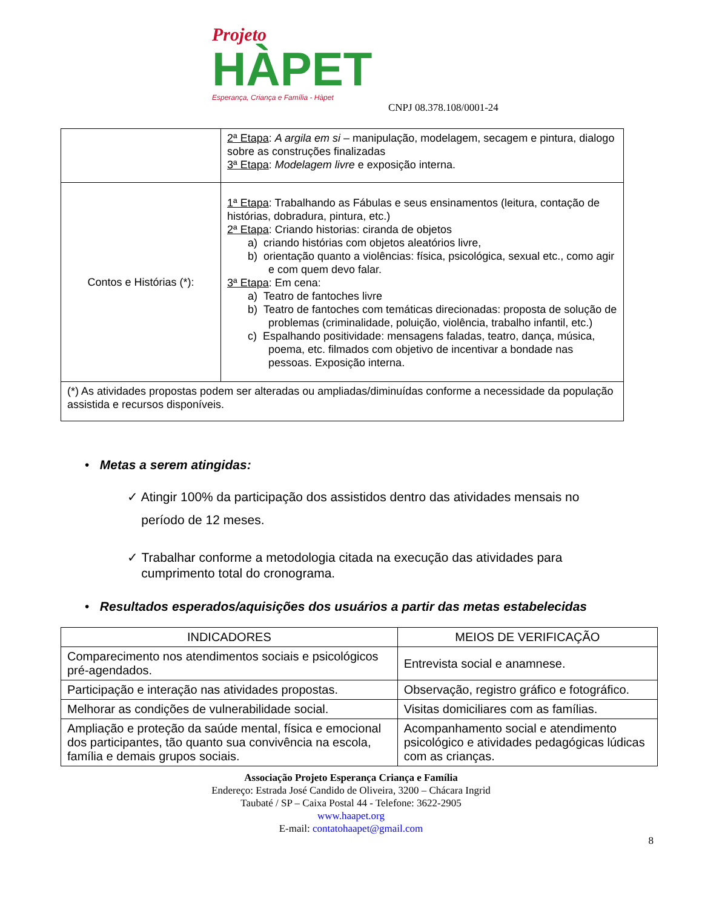Projeto
HÀPET
Esperança, Criança e Família - Hàpet
CNPJ 08.378.108/0001-24
| | 2ª Etapa : A argila em si – manipulação, modelagem, secagem e pintura, dialogo sobre as construções finalizadas 3ª Etapa : Modelagem livre e exposição interna. |
| Contos e Histórias (*): | 1ª Etapa : Trabalhando as Fábulas e seus ensinamentos (leitura, contação de histórias, dobradura, pintura, etc.) 2ª Etapa : Criando historias: ciranda de objetos a) criando histórias com objetos aleatórios livre, b) orientação quanto a violências: física, psicológica, sexual etc., como agir e com quem devo falar. 3ª Etapa : Em cena: a) Teatro de fantoches livre b) Teatro de fantoches com temáticas direcionadas: proposta de solução de problemas (criminalidade, poluição, violência, trabalho infantil, etc.) c) Espalhando positividade: mensagens faladas, teatro, dança, música, poema, etc. filmados com objetivo de incentivar a bondade nas pessoas. Exposição interna. |
| (*) As atividades propostas podem ser alteradas ou ampliadas/diminuídas conforme a necessidade da população assistida e recursos disponíveis. | |
• Metas a serem atingidas:
✓ Atingir 100% da participação dos assistidos dentro das atividades mensais no
período de 12 meses.
✓ Trabalhar conforme a metodologia citada na execução das atividades para
cumprimento total do cronograma.
• Resultados esperados/aquisições dos usuários a partir das metas estabelecidas
| INDICADORES | MEIOS DE VERIFICAÇÃO |
| --- | --- |
| Comparecimento nos atendimentos sociais e psicológicos pré-agendados. | Entrevista social e anamnese. |
| Participação e interação nas atividades propostas. | Observação, registro gráfico e fotográfico. |
| Melhorar as condições de vulnerabilidade social. | Visitas domiciliares com as famílias. |
| Ampliação e proteção da saúde mental, física e emocional dos participantes, tão quanto sua convivência na escola, família e demais grupos sociais. | Acompanhamento social e atendimento psicológico e atividades pedagógicas lúdicas com as crianças. |
Associação Projeto Esperança Criança e Família
Endereço: Estrada José Candido de Oliveira, 3200 – Chácara Ingrid
Taubaté / SP – Caixa Postal 44 - Telefone: 3622-2905
www.haapet.org
E-mail: contatohaapet@gmail.com
8